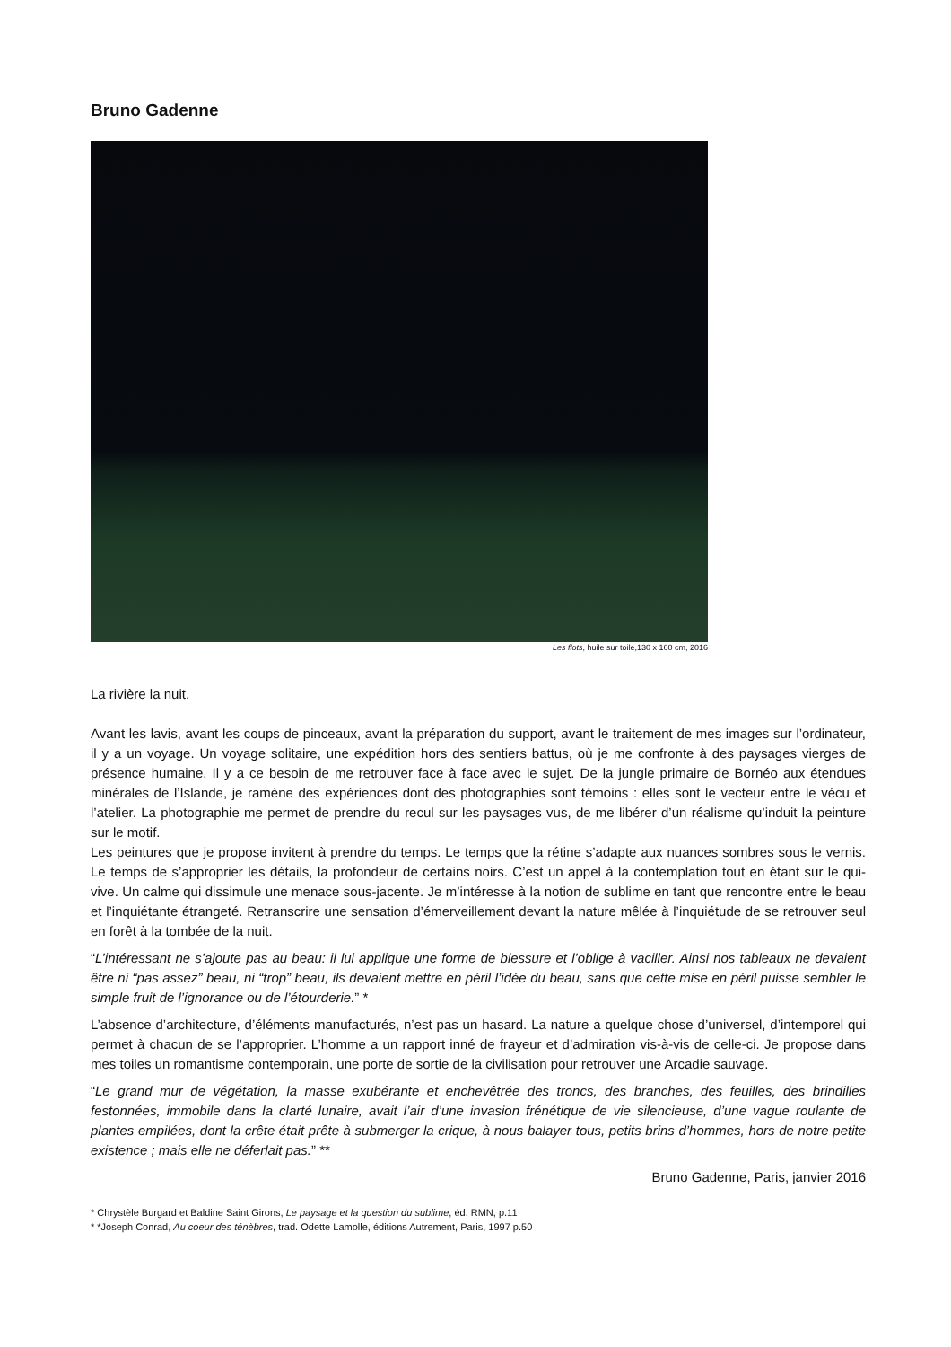Bruno Gadenne
Les flots, huile sur toile,130 x 160 cm, 2016
La rivière la nuit.
Avant les lavis, avant les coups de pinceaux, avant la préparation du support, avant le traitement de mes images sur l’ordinateur, il y a un voyage. Un voyage solitaire, une expédition hors des sentiers battus, où je me confronte à des paysages vierges de présence humaine. Il y a ce besoin de me retrouver face à face avec le sujet. De la jungle primaire de Bornéo aux étendues minérales de l’Islande, je ramène des expériences dont des photographies sont témoins : elles sont le vecteur entre le vécu et l’atelier. La photographie me permet de prendre du recul sur les paysages vus, de me libérer d’un réalisme qu’induit la peinture sur le motif.
Les peintures que je propose invitent à prendre du temps. Le temps que la rétine s’adapte aux nuances sombres sous le vernis. Le temps de s’approprier les détails, la profondeur de certains noirs. C’est un appel à la contemplation tout en étant sur le qui-vive. Un calme qui dissimule une menace sous-jacente. Je m’intéresse à la notion de sublime en tant que rencontre entre le beau et l’inquiétante étrangeté. Retranscrire une sensation d’émerveillement devant la nature mêlée à l’inquiétude de se retrouver seul en forêt à la tombée de la nuit.
“L’intéressant ne s’ajoute pas au beau: il lui applique une forme de blessure et l’oblige à vaciller. Ainsi nos tableaux ne devaient être ni “pas assez” beau, ni “trop” beau, ils devaient mettre en péril l’idée du beau, sans que cette mise en péril puisse sembler le simple fruit de l’ignorance ou de l’étourderie.” *
L’absence d’architecture, d’éléments manufacturés, n’est pas un hasard. La nature a quelque chose d’universel, d’intemporel qui permet à chacun de se l’approprier. L’homme a un rapport inné de frayeur et d’admiration vis-à-vis de celle-ci. Je propose dans mes toiles un romantisme contemporain, une porte de sortie de la civilisation pour retrouver une Arcadie sauvage.
“Le grand mur de végétation, la masse exubérante et enchevêtrée des troncs, des branches, des feuilles, des brindilles festonnées, immobile dans la clarté lunaire, avait l’air d’une invasion frénétique de vie silencieuse, d’une vague roulante de plantes empilées, dont la crête était prête à submerger la crique, à nous balayer tous, petits brins d’hommes, hors de notre petite existence ; mais elle ne déferlait pas.” **
Bruno Gadenne, Paris, janvier 2016
* Chrystèle Burgard et Baldine Saint Girons, Le paysage et la question du sublime, éd. RMN, p.11
* *Joseph Conrad, Au coeur des ténèbres, trad. Odette Lamolle, éditions Autrement, Paris, 1997 p.50